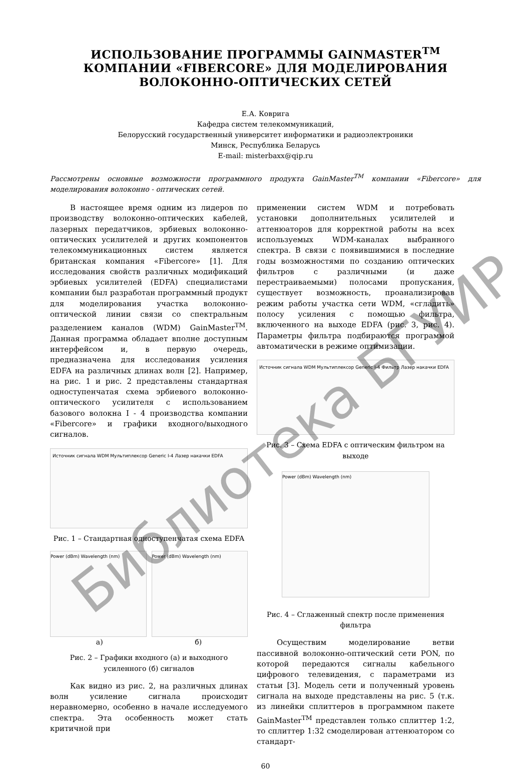ИСПОЛЬЗОВАНИЕ ПРОГРАММЫ GAINMASTER<sup>TM</sup>
КОМПАНИИ «FIBERCORE» ДЛЯ МОДЕЛИРОВАНИЯ
ВОЛОКОННО-ОПТИЧЕСКИХ СЕТЕЙ
Е.А. Коврига
Кафедра систем телекоммуникаций,
Белорусский государственный университет информатики и радиоэлектроники
Минск, Республика Беларусь
E-mail: misterbaxx@qip.ru
Рассмотрены основные возможности программного продукта GainMaster<sup>TM</sup> компании «Fibercore» для моделирования волоконно - оптических сетей.
В настоящее время одним из лидеров по производству волоконно-оптических кабелей, лазерных передатчиков, эрбиевых волоконно-оптических усилителей и других компонентов телекоммуникационных систем является британская компания «Fibercore» [1]. Для исследования свойств различных модификаций эрбиевых усилителей (EDFA) специалистами компании был разработан программный продукт для моделирования участка волоконно-оптической линии связи со спектральным разделением каналов (WDM) GainMaster<sup>TM</sup>. Данная программа обладает вполне доступным интерфейсом и, в первую очередь, предназначена для исследования усиления EDFA на различных длинах волн [2]. Например, на рис. 1 и рис. 2 представлены стандартная одноступенчатая схема эрбиевого волоконно-оптического усилителя с использованием базового волокна I - 4 производства компании «Fibercore» и графики входного/выходного сигналов.
Источник сигнала WDM Мультиплексор Generic I-4 Лазер накачки EDFA
Рис. 1 – Стандартная одноступенчатая схема EDFA
Power (dBm) Wavelength (nm) Power (dBm) Wavelength (nm)
а) б)
Рис. 2 – Графики входного (а) и выходного усиленного (б) сигналов
Как видно из рис. 2, на различных длинах волн усиление сигнала происходит неравномерно, особенно в начале исследуемого спектра. Эта особенность может стать критичной при
применении систем WDM и потребовать установки дополнительных усилителей и аттенюаторов для корректной работы на всех используемых WDM-каналах выбранного спектра. В связи с появившимися в последние годы возможностями по созданию оптических фильтров с различными (и даже перестраиваемыми) полосами пропускания, существует возможность, проанализировав режим работы участка сети WDM, «сгладить» полосу усиления с помощью фильтра, включенного на выходе EDFA (рис. 3, рис. 4). Параметры фильтра подбираются программой автоматически в режиме оптимизации.
Источник сигнала WDM Мультиплексор Generic I-4 Фильтр Лазер накачки EDFA
Рис. 3 – Схема EDFA с оптическим фильтром на выходе
Power (dBm) Wavelength (nm)
Рис. 4 – Сглаженный спектр после применения фильтра
Осуществим моделирование ветви пассивной волоконно-оптический сети PON, по которой передаются сигналы кабельного цифрового телевидения, с параметрами из статьи [3]. Модель сети и полученный уровень сигнала на выходе представлены на рис. 5 (т.к. из линейки сплиттеров в программном пакете GainMaster<sup>TM</sup> представлен только сплиттер 1:2, то сплиттер 1:32 смоделирован аттенюатором со стандарт-
60
Библиотека БГУИР